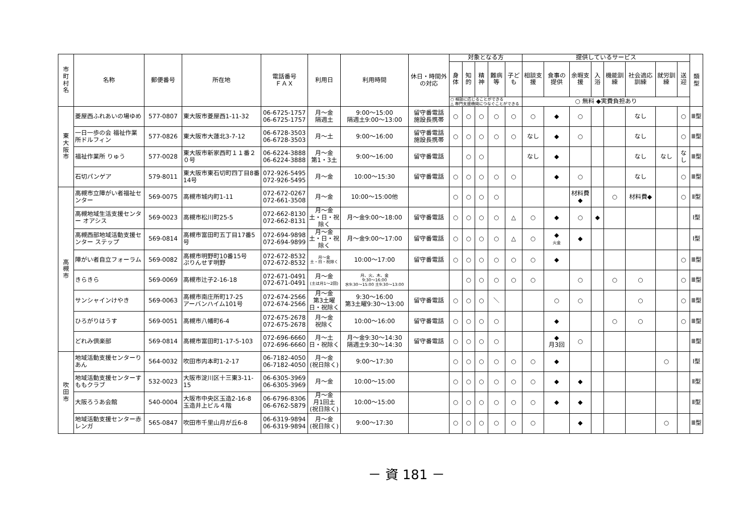| 市 町 村 名 | 名称 | 郵便番号 | 所在地 | 電話番号 ＦＡＸ | 利用日 | 利用時間 | 休日・時間外の対応 | 対象となる方 | | | | | 提供しているサービス | | | | | | | | 類型 |
| --- | --- | --- | --- | --- | --- | --- | --- | --- | --- | --- | --- | --- | --- | --- | --- | --- | --- | --- | --- | --- | --- |
| | | | | | | | | 身体 | 知的 | 精神 | 難病等 | 子ども | 相談支援 | 食事の提供 | 余暇支援 | 入浴 | 機能訓練 | 社会適応訓練 | 就労訓練 | 送迎 | |
| | | | | | | | | ○ 相談に応じることができる △ 専門支援機関につなぐことができる | | | | | ○ 無料 ◆実費負担あり | | | | | | | | |
| 東 大 阪 市 | 菱屋西ふれあいの場ゆめ | 577-0807 | 東大阪市菱屋西1-11-32 | 06-6725-1757 06-6725-1757 | 月～金 隔週土 | 9:00～15:00 隔週土9:00～13:00 | 留守番電話 施設長携帯 | ○ | ○ | ○ | ○ | ○ | ○ | ◆ | ○ | | | なし | | ○ | Ⅲ型 |
| | 一日一歩の会 福祉作業所ドルフィン | 577-0826 | 東大阪市大蓮北3-7-12 | 06-6728-3503 06-6728-3503 | 月～土 | 9:00～16:00 | 留守番電話 施設長携帯 | ○ | ○ | ○ | ○ | ○ | なし | ◆ | ○ | | | なし | | ○ | Ⅲ型 |
| | 福祉作業所 りゅう | 577-0028 | 東大阪市新家西町１１番２０号 | 06-6224-3888 06-6224-3888 | 月～金 第1・3土 | 9:00～16:00 | 留守番電話 | | ○ | ○ | | | なし | ◆ | | | | なし | なし | なし | Ⅲ型 |
| | 石切パンゲア | 579-8011 | 東大阪市東石切町四丁目8番14号 | 072-926-5495 072-926-5495 | 月～金 | 10:00～15:30 | 留守番電話 | ○ | ○ | ○ | ○ | ○ | | ◆ | ○ | | | なし | | ○ | Ⅲ型 |
| 高 槻 市 | 高槻市立障がい者福祉センター | 569-0075 | 高槻市城内町1-11 | 072-672-0267 072-661-3508 | 月～金 | 10:00～15:00他 | | ○ | ○ | ○ | ○ | | | | 材料費◆ | | ○ | 材料費◆ | | ○ | Ⅱ型 |
| | 高槻地域生活支援センター オアシス | 569-0023 | 高槻市松川町25-5 | 072-662-8130 072-662-8131 | 月～金 土・日・祝除く | 月～金9:00～18:00 | 留守番電話 | ○ | ○ | ○ | ○ | △ | ○ | ◆ | ○ | ◆ | | | | | Ⅰ型 |
| | 高槻西部地域活動支援センター ステップ | 569-0814 | 高槻市富田町五丁目17番5号 | 072-694-9898 072-694-9899 | 月～金 土・日・祝除く | 月～金9:00～17:00 | 留守番電話 | ○ | ○ | ○ | ○ | △ | ○ | ◆ 火金 | ◆ | | | | | | Ⅰ型 |
| | 障がい者自立フォーラム | 569-0082 | 高槻市明野町10番15号 ぷりんせす明野 | 072-672-8532 072-672-8532 | 月～金 土・日・祝除く | 10:00～17:00 | 留守番電話 | ○ | ○ | ○ | ○ | ○ | ○ | ◆ | | | | | | ○ | Ⅲ型 |
| | きらきら | 569-0069 | 高槻市辻子2-16-18 | 072-671-0491 072-671-0491 | 月～金 (土は月1～2回) | 月、火、木、金 9:30～16:00 水9:30～15:00 土9:30～13:00 | | | ○ | ○ | ○ | ○ | ○ | | ○ | | ○ | ○ | | ○ | Ⅲ型 |
| | サンシャインけやき | 569-0063 | 高槻市南庄所町17-25 アーバンハイム101号 | 072-674-2566 072-674-2566 | 月～金 第3土曜 日・祝除く | 9:30～16:00 第3土曜9:30～13:00 | 留守番電話 | ○ | ○ | ○ | ＼ | | | ○ | ○ | | | ○ | | ○ | Ⅲ型 |
| | ひろがりはうす | 569-0051 | 高槻市八幡町6-4 | 072-675-2678 072-675-2678 | 月～金 祝除く | 10:00～16:00 | 留守番電話 | ○ | ○ | ○ | ○ | | | ◆ | | | ○ | ○ | | ○ | Ⅲ型 |
| | どれみ倶楽部 | 569-0814 | 高槻市富田町1-17-5-103 | 072-696-6660 072-696-6660 | 月～土 日・祝除く | 月～金9:30～14:30 隔週土9:30～14:30 | 留守番電話 | ○ | ○ | ○ | ○ | | | ◆ 月3回 | ○ | | | | | | Ⅲ型 |
| 吹 田 市 | 地域活動支援センターりあん | 564-0032 | 吹田市内本町1-2-17 | 06-7182-4050 06-7182-4050 | 月～金 (祝日除く) | 9:00～17:30 | | ○ | ○ | ○ | ○ | ○ | ○ | ◆ | | | | | ○ | | Ⅰ型 |
| | 地域活動支援センターすももクラブ | 532-0023 | 大阪市淀川区十三東3-11-15 | 06-6305-3969 06-6305-3969 | 月～金 | 10:00～15:00 | | ○ | ○ | ○ | ○ | ○ | ○ | ◆ | ◆ | | | | | | Ⅱ型 |
| | 大阪ろうあ会館 | 540-0004 | 大阪市中央区玉造2-16-8 玉造井上ビル４階 | 06-6796-8306 06-6762-5879 | 月～金 月1回土 (祝日除く) | 10:00～15:00 | | ○ | ○ | ○ | ○ | ○ | ○ | ◆ | ◆ | | | | | | Ⅱ型 |
| | 地域活動支援センター赤レンガ | 565-0847 | 吹田市千里山月が丘6-8 | 06-6319-9894 06-6319-9894 | 月～金 (祝日除く) | 9:00～17:30 | | ○ | ○ | ○ | ○ | ○ | ○ | | ◆ | | | | ○ | | Ⅲ型 |
－ 資 181 －